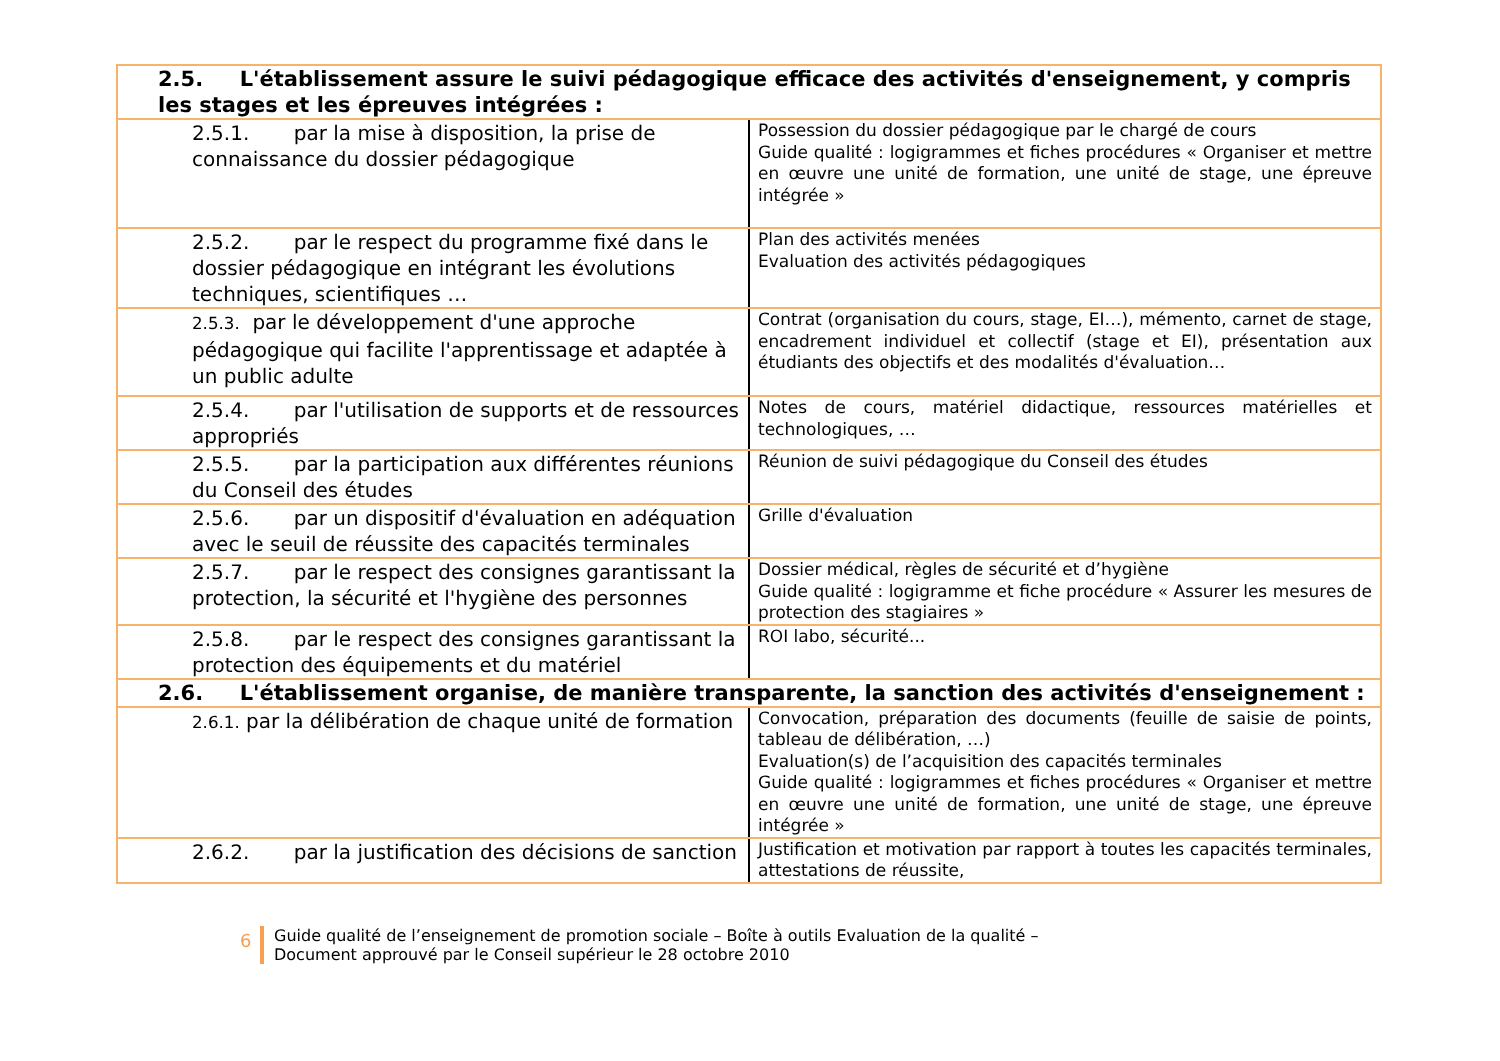| 2.5. L'établissement assure le suivi pédagogique efficace des activités d'enseignement, y compris les stages et les épreuves intégrées : | |
| 2.5.1. par la mise à disposition, la prise de connaissance du dossier pédagogique | Possession du dossier pédagogique par le chargé de cours Guide qualité : logigrammes et fiches procédures « Organiser et mettre en œuvre une unité de formation, une unité de stage, une épreuve intégrée » |
| 2.5.2. par le respect du programme fixé dans le dossier pédagogique en intégrant les évolutions techniques, scientifiques … | Plan des activités menées Evaluation des activités pédagogiques |
| 2.5.3. par le développement d'une approche pédagogique qui facilite l'apprentissage et adaptée à un public adulte | Contrat (organisation du cours, stage, EI…), mémento, carnet de stage, encadrement individuel et collectif (stage et EI), présentation aux étudiants des objectifs et des modalités d'évaluation… |
| 2.5.4. par l'utilisation de supports et de ressources appropriés | Notes de cours, matériel didactique, ressources matérielles et technologiques, … |
| 2.5.5. par la participation aux différentes réunions du Conseil des études | Réunion de suivi pédagogique du Conseil des études |
| 2.5.6. par un dispositif d'évaluation en adéquation avec le seuil de réussite des capacités terminales | Grille d'évaluation |
| 2.5.7. par le respect des consignes garantissant la protection, la sécurité et l'hygiène des personnes | Dossier médical, règles de sécurité et d’hygiène Guide qualité : logigramme et fiche procédure « Assurer les mesures de protection des stagiaires » |
| 2.5.8. par le respect des consignes garantissant la protection des équipements et du matériel | ROI labo, sécurité... |
| 2.6. L'établissement organise, de manière transparente, la sanction des activités d'enseignement : | |
| 2.6.1. par la délibération de chaque unité de formation | Convocation, préparation des documents (feuille de saisie de points, tableau de délibération, …) Evaluation(s) de l’acquisition des capacités terminales Guide qualité : logigrammes et fiches procédures « Organiser et mettre en œuvre une unité de formation, une unité de stage, une épreuve intégrée » |
| 2.6.2. par la justification des décisions de sanction | Justification et motivation par rapport à toutes les capacités terminales, attestations de réussite, |
6
Guide qualité de l’enseignement de promotion sociale – Boîte à outils Evaluation de la qualité –
Document approuvé par le Conseil supérieur le 28 octobre 2010